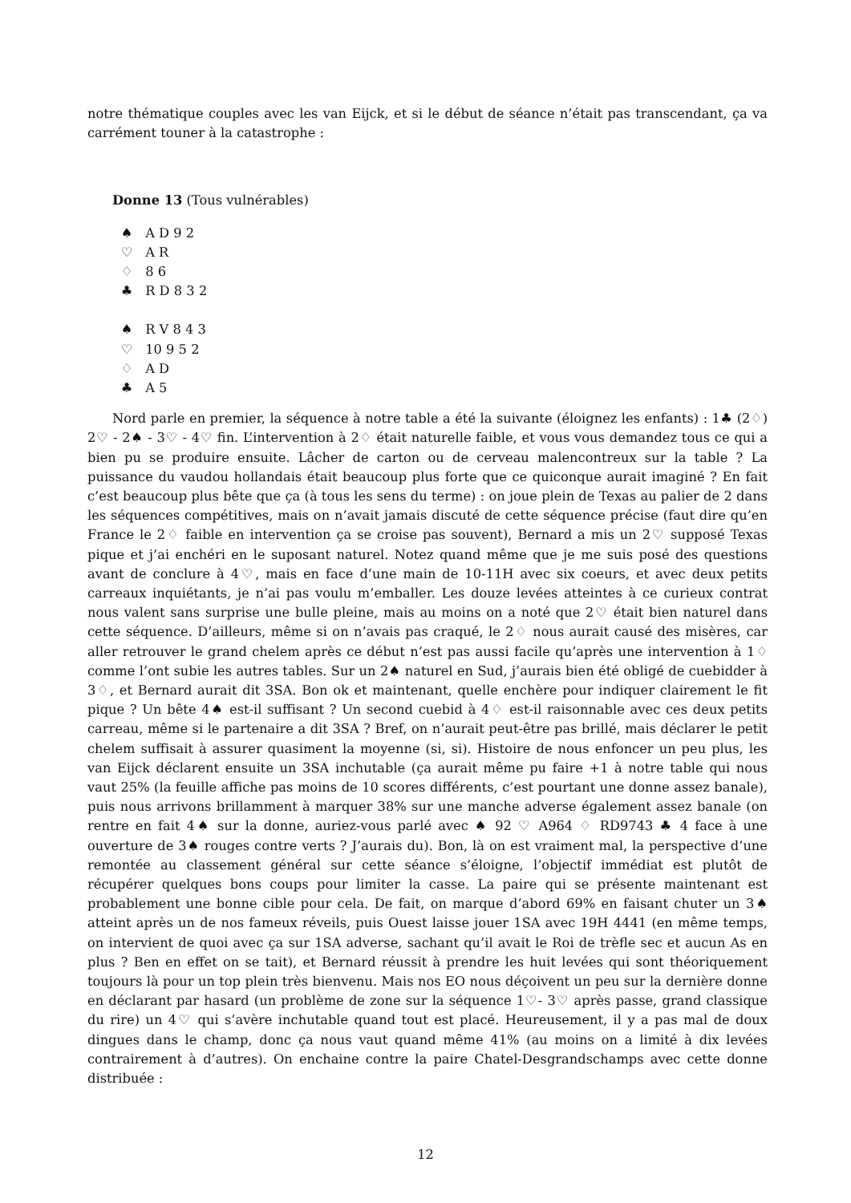notre thématique couples avec les van Eijck, et si le début de séance n’était pas transcendant, ça va carrément touner à la catastrophe :
Donne 13 (Tous vulnérables)
♠ A D 9 2
♡ A R
♢ 8 6
♣ R D 8 3 2
♠ R V 8 4 3
♡ 10 9 5 2
♢ A D
♣ A 5
Nord parle en premier, la séquence à notre table a été la suivante (éloignez les enfants) : 1♣ (2♢) 2♡ - 2♠ - 3♡ - 4♡ fin. L’intervention à 2♢ était naturelle faible, et vous vous demandez tous ce qui a bien pu se produire ensuite. Lâcher de carton ou de cerveau malencontreux sur la table ? La puissance du vaudou hollandais était beaucoup plus forte que ce quiconque aurait imaginé ? En fait c’est beaucoup plus bête que ça (à tous les sens du terme) : on joue plein de Texas au palier de 2 dans les séquences compétitives, mais on n’avait jamais discuté de cette séquence précise (faut dire qu’en France le 2♢ faible en intervention ça se croise pas souvent), Bernard a mis un 2♡ supposé Texas pique et j’ai enchéri en le suposant naturel. Notez quand même que je me suis posé des questions avant de conclure à 4♡, mais en face d’une main de 10-11H avec six coeurs, et avec deux petits carreaux inquiétants, je n’ai pas voulu m’emballer. Les douze levées atteintes à ce curieux contrat nous valent sans surprise une bulle pleine, mais au moins on a noté que 2♡ était bien naturel dans cette séquence. D’ailleurs, même si on n’avais pas craqué, le 2♢ nous aurait causé des misères, car aller retrouver le grand chelem après ce début n’est pas aussi facile qu’après une intervention à 1♢ comme l’ont subie les autres tables. Sur un 2♠ naturel en Sud, j’aurais bien été obligé de cuebidder à 3♢, et Bernard aurait dit 3SA. Bon ok et maintenant, quelle enchère pour indiquer clairement le fit pique ? Un bête 4♠ est-il suffisant ? Un second cuebid à 4♢ est-il raisonnable avec ces deux petits carreau, même si le partenaire a dit 3SA ? Bref, on n’aurait peut-être pas brillé, mais déclarer le petit chelem suffisait à assurer quasiment la moyenne (si, si). Histoire de nous enfoncer un peu plus, les van Eijck déclarent ensuite un 3SA inchutable (ça aurait même pu faire +1 à notre table qui nous vaut 25% (la feuille affiche pas moins de 10 scores différents, c’est pourtant une donne assez banale), puis nous arrivons brillamment à marquer 38% sur une manche adverse également assez banale (on rentre en fait 4♠ sur la donne, auriez-vous parlé avec ♠ 92 ♡ A964 ♢ RD9743 ♣ 4 face à une ouverture de 3♠ rouges contre verts ? J’aurais du). Bon, là on est vraiment mal, la perspective d’une remontée au classement général sur cette séance s’éloigne, l’objectif immédiat est plutôt de récupérer quelques bons coups pour limiter la casse. La paire qui se présente maintenant est probablement une bonne cible pour cela. De fait, on marque d’abord 69% en faisant chuter un 3♠ atteint après un de nos fameux réveils, puis Ouest laisse jouer 1SA avec 19H 4441 (en même temps, on intervient de quoi avec ça sur 1SA adverse, sachant qu’il avait le Roi de trèfle sec et aucun As en plus ? Ben en effet on se tait), et Bernard réussit à prendre les huit levées qui sont théoriquement toujours là pour un top plein très bienvenu. Mais nos EO nous déçoivent un peu sur la dernière donne en déclarant par hasard (un problème de zone sur la séquence 1♡- 3♡ après passe, grand classique du rire) un 4♡ qui s’avère inchutable quand tout est placé. Heureusement, il y a pas mal de doux dingues dans le champ, donc ça nous vaut quand même 41% (au moins on a limité à dix levées contrairement à d’autres). On enchaine contre la paire Chatel-Desgrandschamps avec cette donne distribuée :
12